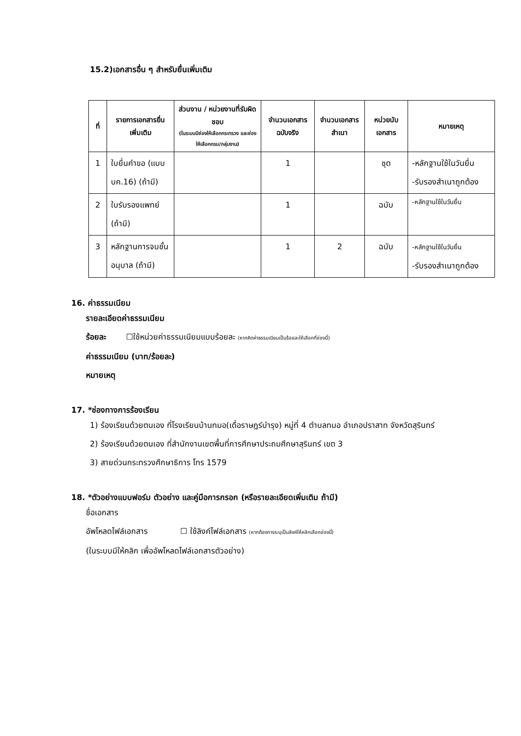15.2)เอกสารอื่น ๆ สำหรับยื่นเพิ่มเติม
| ที่ | รายการเอกสารยื่นเพิ่มเติม | ส่วนงาน / หน่วยงานที่รับผิดชอบ (ในระบบมีช่องให้เลือกกระทรวง และช่องให้เลือกกรม/กลุ่มงาน) | จำนวนเอกสารฉบับจริง | จำนวนเอกสารสำเนา | หน่วยนับเอกสาร | หมายเหตุ |
| --- | --- | --- | --- | --- | --- | --- |
| 1 | ใบยื่นคำขอ (แบบ บค.16) (ถ้ามี) | | 1 | | ชุด | -หลักฐานใช้ในวันยื่น -รับรองสำเนาถูกต้อง |
| 2 | ใบรับรองแพทย์ (ถ้ามี) | | 1 | | ฉบับ | -หลักฐานใช้ในวันยื่น |
| 3 | หลักฐานการจบชั้นอนุบาล (ถ้ามี) | | 1 | 2 | ฉบับ | -หลักฐานใช้ในวันยื่น -รับรองสำเนาถูกต้อง |
16. ค่าธรรมเนียม
รายละเอียดค่าธรรมเนียม
ร้อยละ ☐ใช้หน่วยค่าธรรมเนียมแบบร้อยละ (หากคิดค่าธรรมเนียมเป็นร้อยละให้เลือกที่ช่องนี้)
ค่าธรรมเนียม (บาท/ร้อยละ)
หมายเหตุ
17. *ช่องทางการร้องเรียน
1) ร้องเรียนด้วยตนเอง ที่โรงเรียนบ้านทมอ(เดื่อราษฎร์บำรุง) หมู่ที่ 4 ตำบลทมอ อำเภอปราสาท จังหวัดสุรินทร์
2) ร้องเรียนด้วยตนเอง ที่สำนักงานเขตพื้นที่การศึกษาประถมศึกษาสุรินทร์ เขต 3
3) สายด่วนกระทรวงศึกษาธิการ โทร 1579
18. *ตัวอย่างแบบฟอร์ม ตัวอย่าง และคู่มือการกรอก (หรือรายละเอียดเพิ่มเติม ถ้ามี)
ชื่อเอกสาร
อัพโหลดไฟล์เอกสาร ☐ ใช้ลิงค์ไฟล์เอกสาร (หากต้องการระบุเป็นลิงค์ให้คลิกเลือกช่องนี้)
(ในระบบมีให้คลิก เพื่ออัพโหลดไฟล์เอกสารตัวอย่าง)